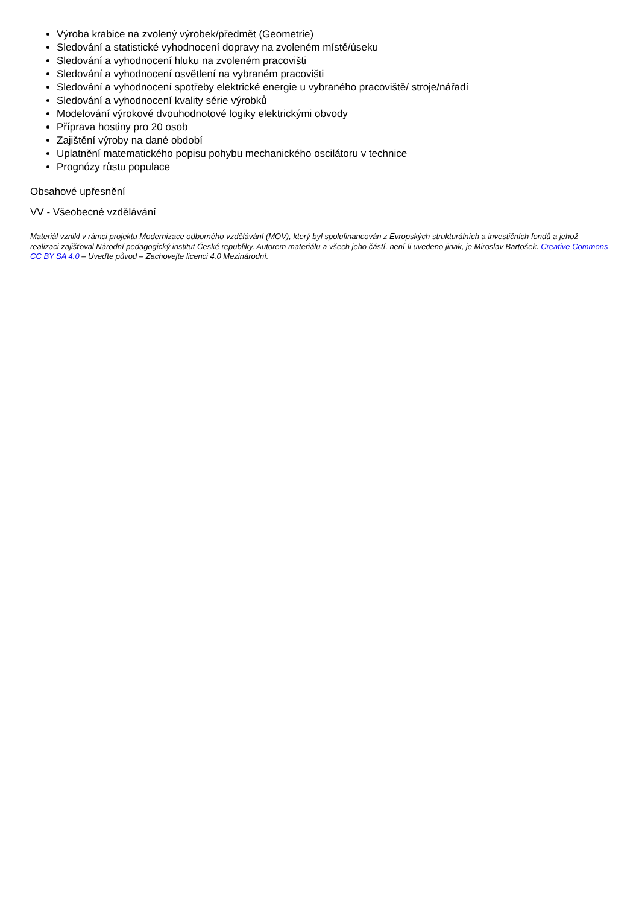Výroba krabice na zvolený výrobek/předmět (Geometrie)
Sledování a statistické vyhodnocení dopravy na zvoleném místě/úseku
Sledování a vyhodnocení hluku na zvoleném pracovišti
Sledování a vyhodnocení osvětlení na vybraném pracovišti
Sledování a vyhodnocení spotřeby elektrické energie u vybraného pracoviště/ stroje/nářadí
Sledování a vyhodnocení kvality série výrobků
Modelování výrokové dvouhodnotové logiky elektrickými obvody
Příprava hostiny pro 20 osob
Zajištění výroby na dané období
Uplatnění matematického popisu pohybu mechanického oscilátoru v technice
Prognózy růstu populace
Obsahové upřesnění
VV - Všeobecné vzdělávání
Materiál vznikl v rámci projektu Modernizace odborného vzdělávání (MOV), který byl spolufinancován z Evropských strukturálních a investičních fondů a jehož realizaci zajišťoval Národní pedagogický institut České republiky. Autorem materiálu a všech jeho částí, není-li uvedeno jinak, je Miroslav Bartošek. Creative Commons CC BY SA 4.0 – Uveďte původ – Zachovejte licenci 4.0 Mezinárodní.